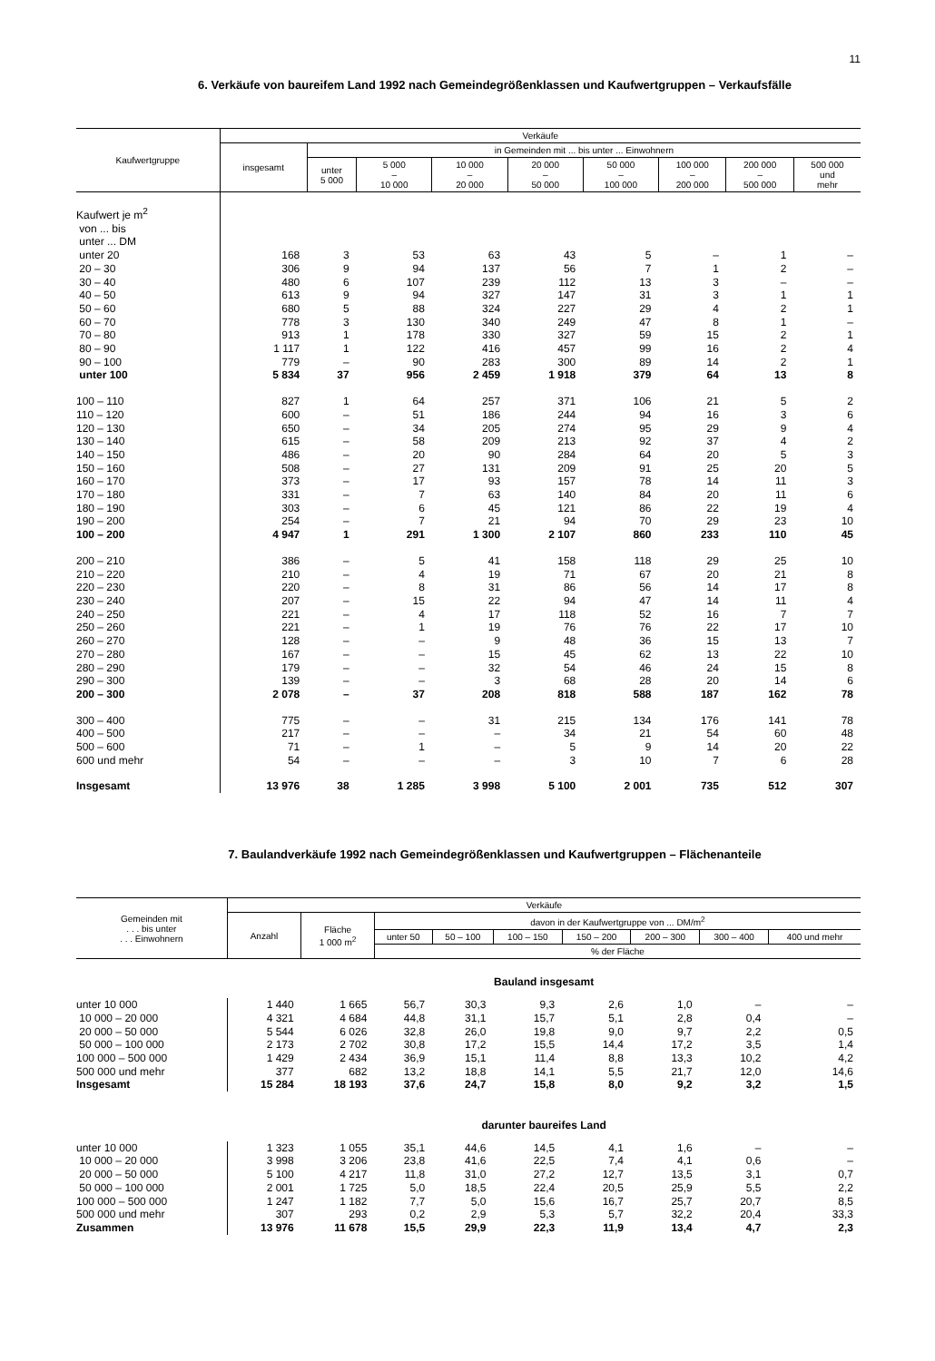11
6. Verkäufe von baureifem Land 1992 nach Gemeindegrößenklassen und Kaufwertgruppen – Verkaufsfälle
| Kaufwertgruppe | Verkäufe | | | | | | | | |
| --- | --- | --- | --- | --- | --- | --- | --- | --- | --- |
| | insgesamt | in Gemeinden mit ... bis unter ... Einwohnern | | | | | | | |
| | | unter 5 000 | 5 000 – 10 000 | 10 000 – 20 000 | 20 000 – 50 000 | 50 000 – 100 000 | 100 000 – 200 000 | 200 000 – 500 000 | 500 000 und mehr |
| Kaufwert je m<sup>2</sup> von ... bis unter ... DM | | | | | | | | | |
| unter 20 | 168 | 3 | 53 | 63 | 43 | 5 | – | 1 | – |
| 20 – 30 | 306 | 9 | 94 | 137 | 56 | 7 | 1 | 2 | – |
| 30 – 40 | 480 | 6 | 107 | 239 | 112 | 13 | 3 | – | – |
| 40 – 50 | 613 | 9 | 94 | 327 | 147 | 31 | 3 | 1 | 1 |
| 50 – 60 | 680 | 5 | 88 | 324 | 227 | 29 | 4 | 2 | 1 |
| 60 – 70 | 778 | 3 | 130 | 340 | 249 | 47 | 8 | 1 | – |
| 70 – 80 | 913 | 1 | 178 | 330 | 327 | 59 | 15 | 2 | 1 |
| 80 – 90 | 1 117 | 1 | 122 | 416 | 457 | 99 | 16 | 2 | 4 |
| 90 – 100 | 779 | – | 90 | 283 | 300 | 89 | 14 | 2 | 1 |
| unter 100 | 5 834 | 37 | 956 | 2 459 | 1 918 | 379 | 64 | 13 | 8 |
| 100 – 110 | 827 | 1 | 64 | 257 | 371 | 106 | 21 | 5 | 2 |
| 110 – 120 | 600 | – | 51 | 186 | 244 | 94 | 16 | 3 | 6 |
| 120 – 130 | 650 | – | 34 | 205 | 274 | 95 | 29 | 9 | 4 |
| 130 – 140 | 615 | – | 58 | 209 | 213 | 92 | 37 | 4 | 2 |
| 140 – 150 | 486 | – | 20 | 90 | 284 | 64 | 20 | 5 | 3 |
| 150 – 160 | 508 | – | 27 | 131 | 209 | 91 | 25 | 20 | 5 |
| 160 – 170 | 373 | – | 17 | 93 | 157 | 78 | 14 | 11 | 3 |
| 170 – 180 | 331 | – | 7 | 63 | 140 | 84 | 20 | 11 | 6 |
| 180 – 190 | 303 | – | 6 | 45 | 121 | 86 | 22 | 19 | 4 |
| 190 – 200 | 254 | – | 7 | 21 | 94 | 70 | 29 | 23 | 10 |
| 100 – 200 | 4 947 | 1 | 291 | 1 300 | 2 107 | 860 | 233 | 110 | 45 |
| 200 – 210 | 386 | – | 5 | 41 | 158 | 118 | 29 | 25 | 10 |
| 210 – 220 | 210 | – | 4 | 19 | 71 | 67 | 20 | 21 | 8 |
| 220 – 230 | 220 | – | 8 | 31 | 86 | 56 | 14 | 17 | 8 |
| 230 – 240 | 207 | – | 15 | 22 | 94 | 47 | 14 | 11 | 4 |
| 240 – 250 | 221 | – | 4 | 17 | 118 | 52 | 16 | 7 | 7 |
| 250 – 260 | 221 | – | 1 | 19 | 76 | 76 | 22 | 17 | 10 |
| 260 – 270 | 128 | – | – | 9 | 48 | 36 | 15 | 13 | 7 |
| 270 – 280 | 167 | – | – | 15 | 45 | 62 | 13 | 22 | 10 |
| 280 – 290 | 179 | – | – | 32 | 54 | 46 | 24 | 15 | 8 |
| 290 – 300 | 139 | – | – | 3 | 68 | 28 | 20 | 14 | 6 |
| 200 – 300 | 2 078 | – | 37 | 208 | 818 | 588 | 187 | 162 | 78 |
| 300 – 400 | 775 | – | – | 31 | 215 | 134 | 176 | 141 | 78 |
| 400 – 500 | 217 | – | – | – | 34 | 21 | 54 | 60 | 48 |
| 500 – 600 | 71 | – | 1 | – | 5 | 9 | 14 | 20 | 22 |
| 600 und mehr | 54 | – | – | – | 3 | 10 | 7 | 6 | 28 |
| Insgesamt | 13 976 | 38 | 1 285 | 3 998 | 5 100 | 2 001 | 735 | 512 | 307 |
7. Baulandverkäufe 1992 nach Gemeindegrößenklassen und Kaufwertgruppen – Flächenanteile
| Gemeinden mit . . . bis unter . . . Einwohnern | Verkäufe | | | | | | | | |
| --- | --- | --- | --- | --- | --- | --- | --- | --- | --- |
| | Anzahl | Fläche 1 000 m<sup>2</sup> | davon in der Kaufwertgruppe von ... DM/m<sup>2</sup> | | | | | | |
| | | | unter 50 | 50 – 100 | 100 – 150 | 150 – 200 | 200 – 300 | 300 – 400 | 400 und mehr |
| | | | % der Fläche | | | | | | |
| | Bauland insgesamt | | | | | | | | |
| unter 10 000 | 1 440 | 1 665 | 56,7 | 30,3 | 9,3 | 2,6 | 1,0 | – | – |
| 10 000 – 20 000 | 4 321 | 4 684 | 44,8 | 31,1 | 15,7 | 5,1 | 2,8 | 0,4 | – |
| 20 000 – 50 000 | 5 544 | 6 026 | 32,8 | 26,0 | 19,8 | 9,0 | 9,7 | 2,2 | 0,5 |
| 50 000 – 100 000 | 2 173 | 2 702 | 30,8 | 17,2 | 15,5 | 14,4 | 17,2 | 3,5 | 1,4 |
| 100 000 – 500 000 | 1 429 | 2 434 | 36,9 | 15,1 | 11,4 | 8,8 | 13,3 | 10,2 | 4,2 |
| 500 000 und mehr | 377 | 682 | 13,2 | 18,8 | 14,1 | 5,5 | 21,7 | 12,0 | 14,6 |
| Insgesamt | 15 284 | 18 193 | 37,6 | 24,7 | 15,8 | 8,0 | 9,2 | 3,2 | 1,5 |
| | darunter baureifes Land | | | | | | | | |
| unter 10 000 | 1 323 | 1 055 | 35,1 | 44,6 | 14,5 | 4,1 | 1,6 | – | – |
| 10 000 – 20 000 | 3 998 | 3 206 | 23,8 | 41,6 | 22,5 | 7,4 | 4,1 | 0,6 | – |
| 20 000 – 50 000 | 5 100 | 4 217 | 11,8 | 31,0 | 27,2 | 12,7 | 13,5 | 3,1 | 0,7 |
| 50 000 – 100 000 | 2 001 | 1 725 | 5,0 | 18,5 | 22,4 | 20,5 | 25,9 | 5,5 | 2,2 |
| 100 000 – 500 000 | 1 247 | 1 182 | 7,7 | 5,0 | 15,6 | 16,7 | 25,7 | 20,7 | 8,5 |
| 500 000 und mehr | 307 | 293 | 0,2 | 2,9 | 5,3 | 5,7 | 32,2 | 20,4 | 33,3 |
| Zusammen | 13 976 | 11 678 | 15,5 | 29,9 | 22,3 | 11,9 | 13,4 | 4,7 | 2,3 |